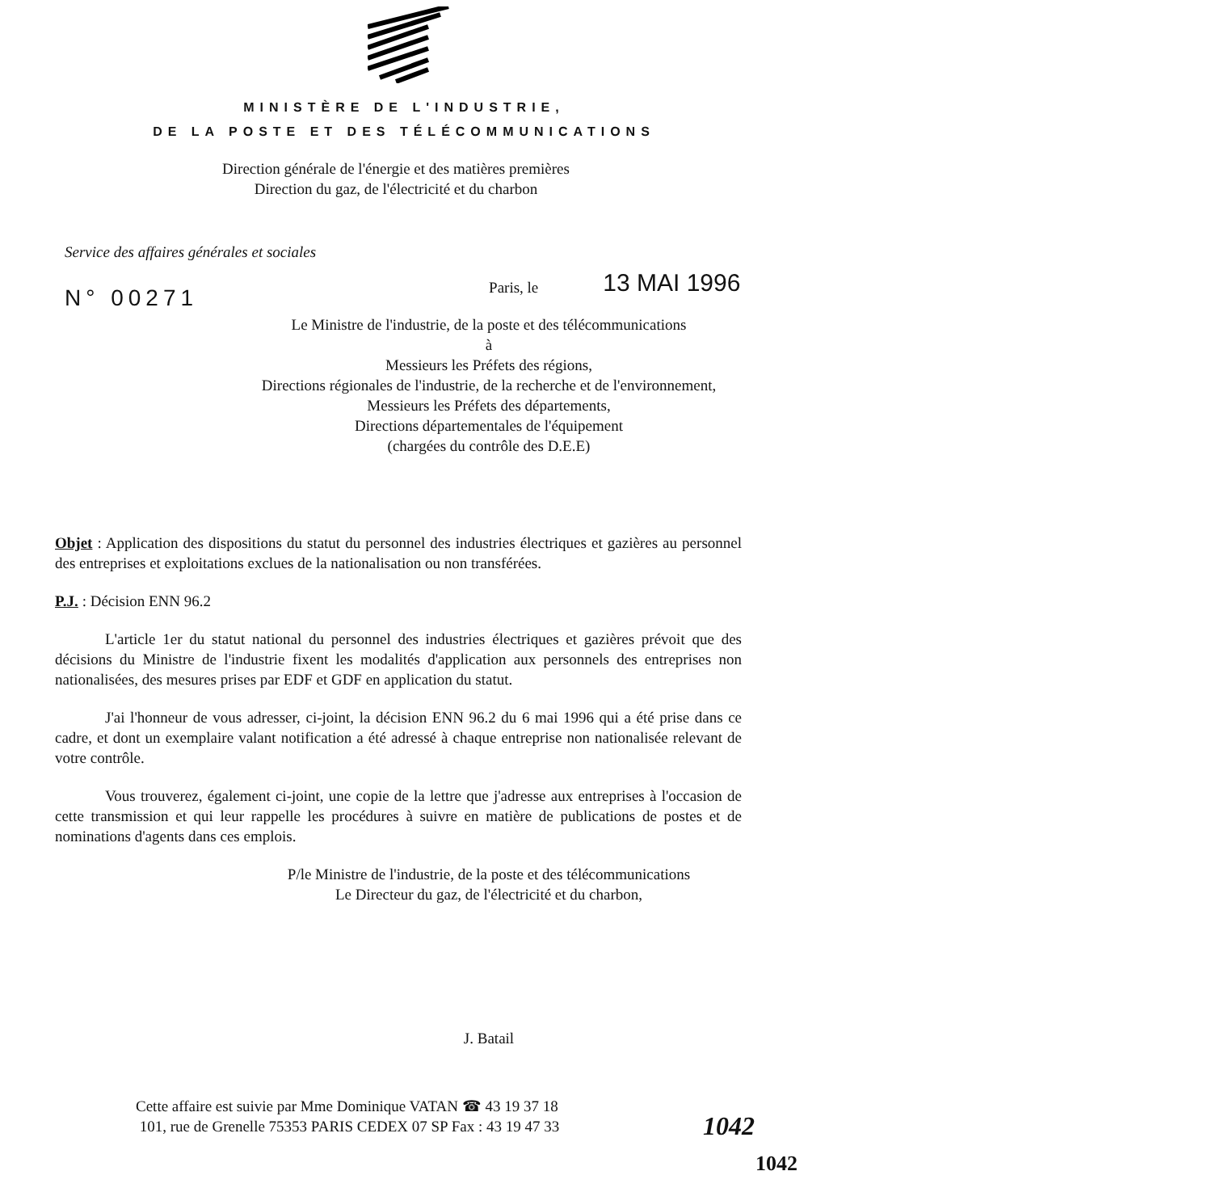MINISTÈRE DE L'INDUSTRIE,
DE LA POSTE ET DES TÉLÉCOMMUNICATIONS
Direction générale de l'énergie et des matières premières
Direction du gaz, de l'électricité et du charbon
Service des affaires générales et sociales
N° 00271
Paris, le
13 MAI 1996
Le Ministre de l'industrie, de la poste et des télécommunications
à
Messieurs les Préfets des régions,
Directions régionales de l'industrie, de la recherche et de l'environnement,
Messieurs les Préfets des départements,
Directions départementales de l'équipement
(chargées du contrôle des D.E.E)
Objet : Application des dispositions du statut du personnel des industries électriques et gazières au personnel des entreprises et exploitations exclues de la nationalisation ou non transférées.
P.J. : Décision ENN 96.2
L'article 1er du statut national du personnel des industries électriques et gazières prévoit que des décisions du Ministre de l'industrie fixent les modalités d'application aux personnels des entreprises non nationalisées, des mesures prises par EDF et GDF en application du statut.
J'ai l'honneur de vous adresser, ci-joint, la décision ENN 96.2 du 6 mai 1996 qui a été prise dans ce cadre, et dont un exemplaire valant notification a été adressé à chaque entreprise non nationalisée relevant de votre contrôle.
Vous trouverez, également ci-joint, une copie de la lettre que j'adresse aux entreprises à l'occasion de cette transmission et qui leur rappelle les procédures à suivre en matière de publications de postes et de nominations d'agents dans ces emplois.
P/le Ministre de l'industrie, de la poste et des télécommunications
Le Directeur du gaz, de l'électricité et du charbon,
J. Batail
Cette affaire est suivie par Mme Dominique VATAN ☎ 43 19 37 18
101, rue de Grenelle 75353 PARIS CEDEX 07 SP Fax : 43 19 47 33
1042
1042